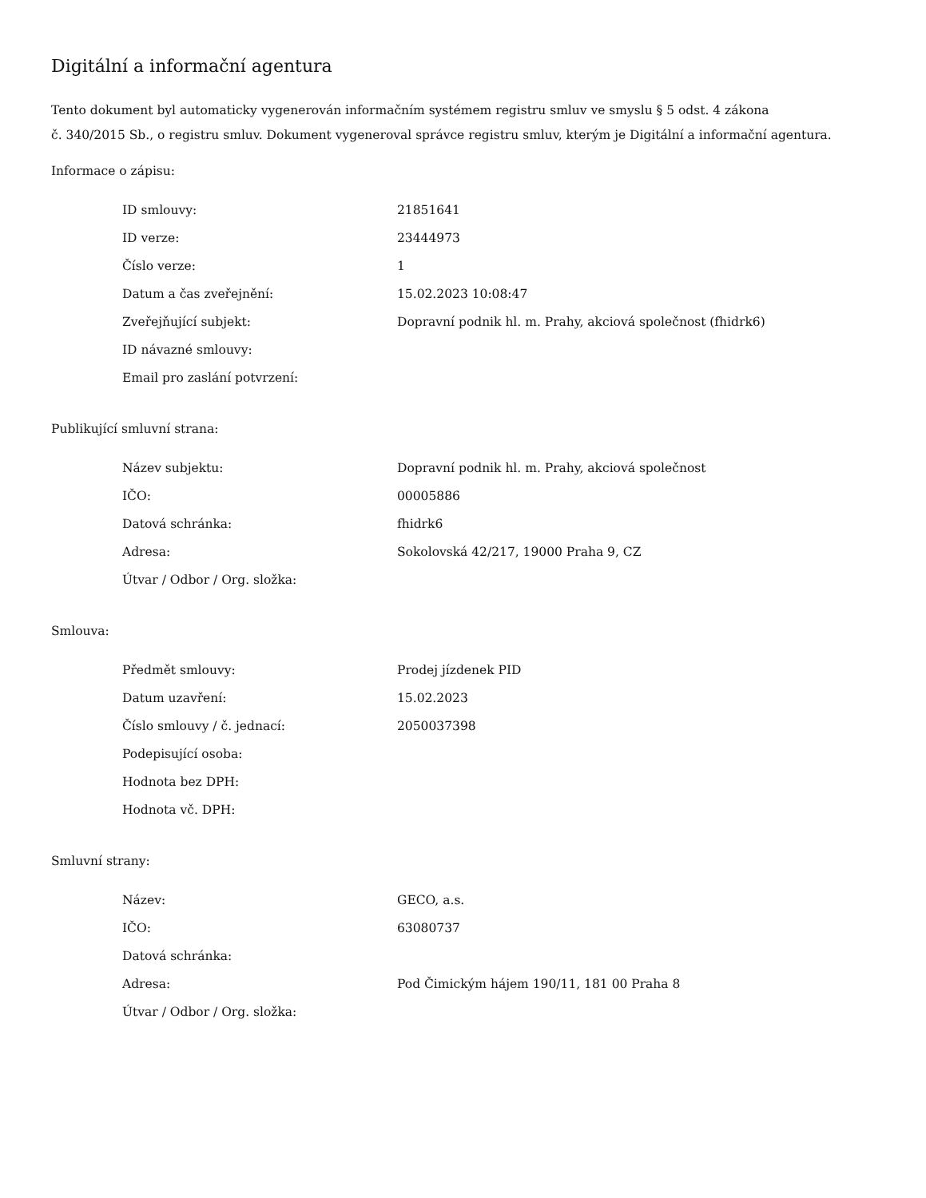Digitální a informační agentura
Tento dokument byl automaticky vygenerován informačním systémem registru smluv ve smyslu § 5 odst. 4 zákona
č. 340/2015 Sb., o registru smluv. Dokument vygeneroval správce registru smluv, kterým je Digitální a informační agentura.
Informace o zápisu:
| ID smlouvy: | 21851641 |
| ID verze: | 23444973 |
| Číslo verze: | 1 |
| Datum a čas zveřejnění: | 15.02.2023 10:08:47 |
| Zveřejňující subjekt: | Dopravní podnik hl. m. Prahy, akciová společnost (fhidrk6) |
| ID návazné smlouvy: | |
| Email pro zaslání potvrzení: | |
Publikující smluvní strana:
| Název subjektu: | Dopravní podnik hl. m. Prahy, akciová společnost |
| IČO: | 00005886 |
| Datová schránka: | fhidrk6 |
| Adresa: | Sokolovská 42/217, 19000 Praha 9, CZ |
| Útvar / Odbor / Org. složka: | |
Smlouva:
| Předmět smlouvy: | Prodej jízdenek PID |
| Datum uzavření: | 15.02.2023 |
| Číslo smlouvy / č. jednací: | 2050037398 |
| Podepisující osoba: | |
| Hodnota bez DPH: | |
| Hodnota vč. DPH: | |
Smluvní strany:
| Název: | GECO, a.s. |
| IČO: | 63080737 |
| Datová schránka: | |
| Adresa: | Pod Čimickým hájem 190/11, 181 00 Praha 8 |
| Útvar / Odbor / Org. složka: | |